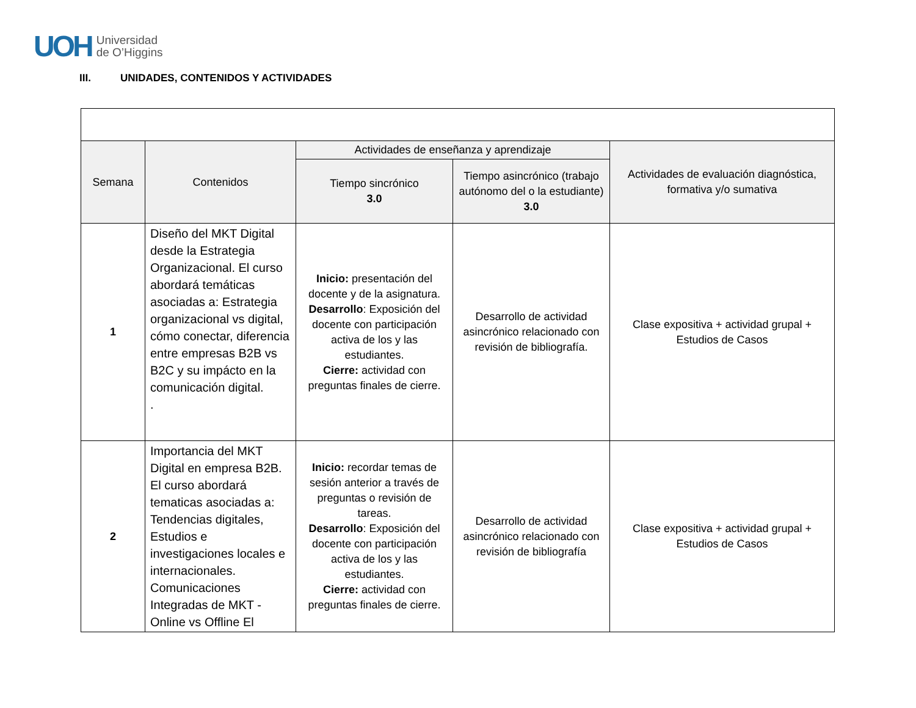UOH
Universidad
de O’Higgins
III. UNIDADES, CONTENIDOS Y ACTIVIDADES
| Semana | Contenidos | Actividades de enseñanza y aprendizaje | | Actividades de evaluación diagnóstica, formativa y/o sumativa |
| --- | --- | --- | --- | --- |
| | | Tiempo sincrónico 3.0 | Tiempo asincrónico (trabajo autónomo del o la estudiante) 3.0 | |
| 1 | Diseño del MKT Digital desde la Estrategia Organizacional. El curso abordará temáticas asociadas a: Estrategia organizacional vs digital, cómo conectar, diferencia entre empresas B2B vs B2C y su impácto en la comunicación digital. . | Inicio: presentación del docente y de la asignatura. Desarrollo : Exposición del docente con participación activa de los y las estudiantes. Cierre: actividad con preguntas finales de cierre. | Desarrollo de actividad asincrónico relacionado con revisión de bibliografía. | Clase expositiva + actividad grupal + Estudios de Casos |
| 2 | Importancia del MKT Digital en empresa B2B. El curso abordará tematicas asociadas a: Tendencias digitales, Estudios e investigaciones locales e internacionales. Comunicaciones Integradas de MKT - Online vs Offline El | Inicio: recordar temas de sesión anterior a través de preguntas o revisión de tareas. Desarrollo : Exposición del docente con participación activa de los y las estudiantes. Cierre: actividad con preguntas finales de cierre. | Desarrollo de actividad asincrónico relacionado con revisión de bibliografía | Clase expositiva + actividad grupal + Estudios de Casos |